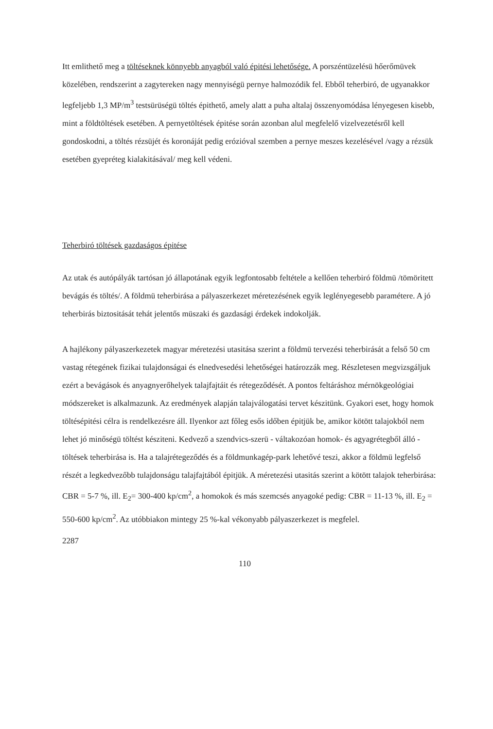Itt emlithető meg a töltéseknek könnyebb anyagból való épitési lehetősége. A porszéntüzelésü hőerőmüvek közelében, rendszerint a zagytereken nagy mennyiségü pernye halmozódik fel. Ebből teherbiró, de ugyanakkor legfeljebb 1,3 MP/m<sup>3</sup> testsürüségü töltés épithető, amely alatt a puha altalaj összenyomódása lényegesen kisebb, mint a földtöltések esetében. A pernyetöltések épitése során azonban alul megfelelő vizelvezetésről kell gondoskodni, a töltés rézsüjét és koronáját pedig erózióval szemben a pernye meszes kezelésével /vagy a rézsük esetében gyepréteg kialakitásával/ meg kell védeni.
Teherbiró töltések gazdaságos épitése
Az utak és autópályák tartósan jó állapotának egyik legfontosabb feltétele a kellően teherbiró földmü /tömöritett bevágás és töltés/. A földmü teherbirása a pályaszerkezet méretezésének egyik leglényegesebb paramétere. A jó teherbirás biztositását tehát jelentős müszaki és gazdasági érdekek indokolják.
A hajlékony pályaszerkezetek magyar méretezési utasitása szerint a földmü tervezési teherbirását a felső 50 cm vastag rétegének fizikai tulajdonságai és elnedvesedési lehetőségei határozzák meg. Részletesen megvizsgáljuk ezért a bevágások és anyagnyerőhelyek talajfajtáit és rétegeződését. A pontos feltáráshoz mérnökgeológiai módszereket is alkalmazunk. Az eredmények alapján talajválogatási tervet készitünk. Gyakori eset, hogy homok töltésépitési célra is rendelkezésre áll. Ilyenkor azt főleg esős időben épitjük be, amikor kötött talajokból nem lehet jó minőségü töltést késziteni. Kedvező a szendvics-szerü - váltakozóan homok- és agyagrétegből álló - töltések teherbirása is. Ha a talajrétegeződés és a földmunkagép-park lehetővé teszi, akkor a földmü legfelső részét a legkedvezőbb tulajdonságu talajfajtából épitjük. A méretezési utasitás szerint a kötött talajok teherbirása: CBR = 5-7 %, ill. E<sub>2</sub>= 300-400 kp/cm<sup>2</sup>, a homokok és más szemcsés anyagoké pedig: CBR = 11-13 %, ill. E<sub>2</sub> = 550-600 kp/cm<sup>2</sup>. Az utóbbiakon mintegy 25 %-kal vékonyabb pályaszerkezet is megfelel.
2287
110